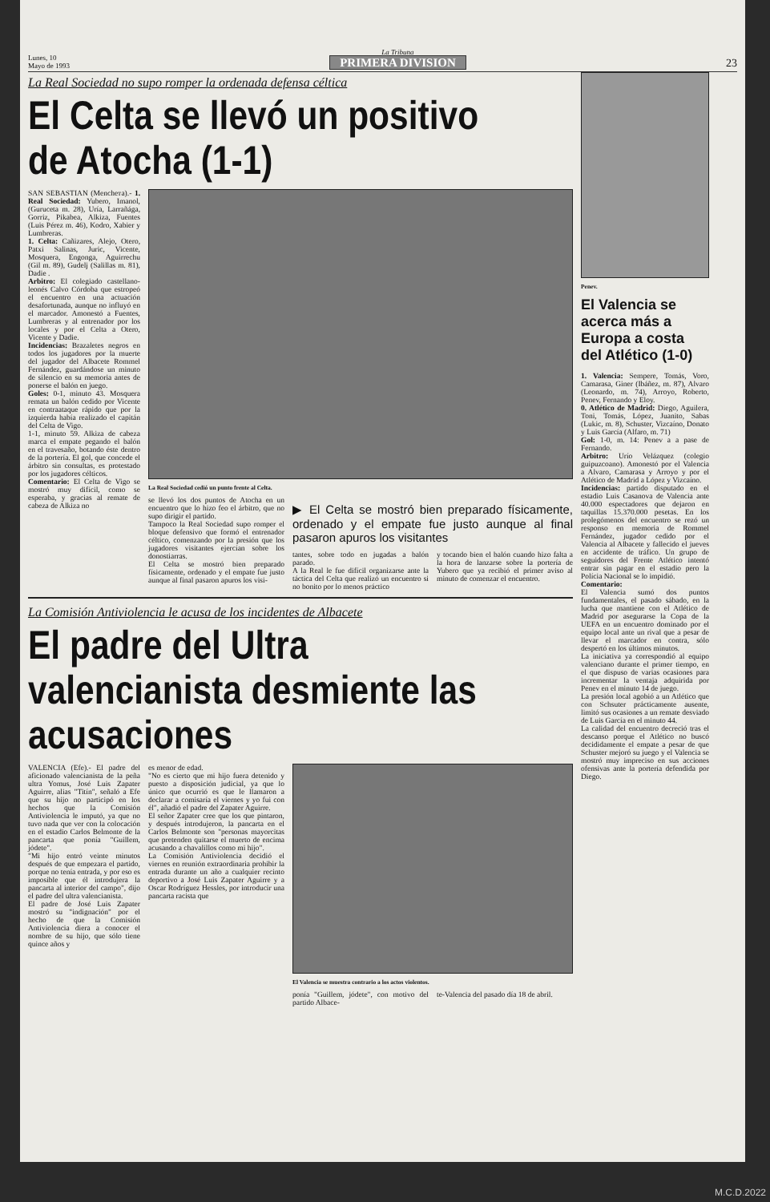Lunes, 10
Mayo de 1993 La Tribuna
PRIMERA DIVISION 23
La Real Sociedad no supo romper la ordenada defensa céltica
El Celta se llevó un positivo de Atocha (1-1)
SAN SEBASTIAN (Menchета).- 1. Real Sociedad: Yubero, Imanol, (Guruceta m. 28), Uría, Larrañága, Gorriz, Pikabea, Alkiza, Fuentes (Luis Pérez m. 46), Kodro, Xabier y Lumbreras.
1. Celta: Cañizares, Alejo, Otero, Patxi Salinas, Juric, Vicente, Mosquera, Engonga, Aguirrechu (Gil m. 89), Gudelj (Salillas m. 81), Dadie .
Arbitro: El colegiado castellano-leonés Calvo Córdoba que estropeó el encuentro en una actuación desafortunada, aunque no influyó en el marcador. Amonestó a Fuentes, Lumbreras y al entrenador por los locales y por el Celta a Otero, Vicente y Dadie.
Incidencias: Brazaletes negros en todos los jugadores por la muerte del jugador del Albacete Rommel Fernández, guardándose un minuto de silencio en su memoria antes de ponerse el balón en juego.
Goles: 0-1, minuto 43. Mosquera remata un balón cedido por Vicente en contraataque rápido que por la izquierda había realizado el capitán del Celta de Vigo.
1-1, minuto 59. Alkiza de cabeza marca el empate pegando el balón en el travesaño, botando éste dentro de la portería. El gol, que concede el árbitro sin consultas, es protestado por los jugadores célticos.
Comentario: El Celta de Vigo se mostró muy difícil, como se esperaba, y gracias al remate de cabeza de Alkiza no
La Real Sociedad cedió un punto frente al Celta.
se llevó los dos puntos de Atocha en un encuentro que lo hizo feo el árbitro, que no supo dirigir el partido.
Tampoco la Real Sociedad supo romper el bloque defensivo que formó el entrenador céltico, comenzando por la presión que los jugadores visitantes ejercían sobre los donostiarras.
El Celta se mostró bien preparado físicamente, ordenado y el empate fue justo aunque al final pasaron apuros los visi-
▶ El Celta se mostró bien preparado físicamente, ordenado y el empate fue justo aunque al final pasaron apuros los visitantes
tantes, sobre todo en jugadas a balón parado.
A la Real le fue difícil organizarse ante la táctica del Celta que realizó un encuentro si no bonito por lo menos práctico
y tocando bien el balón cuando hizo falta a la hora de lanzarse sobre la portería de Yubero que ya recibió el primer aviso al minuto de comenzar el encuentro.
La Comisión Antiviolencia le acusa de los incidentes de Albacete
El padre del Ultra valencianista desmiente las acusaciones
VALENCIA (Efe).- El padre del aficionado valencianista de la peña ultra Yomus, José Luis Zapater Aguirre, alias "Titín", señaló a Efe que su hijo no participó en los hechos que la Comisión Antiviolencia le imputó, ya que no tuvo nada que ver con la colocación en el estadio Carlos Belmonte de la pancarta que ponía "Guillem, jódete".
"Mi hijo entró veinte minutos después de que empezara el partido, porque no tenía entrada, y por eso es imposible que él introdujera la pancarta al interior del campo", dijo el padre del ultra valencianista.
El padre de José Luis Zapater mostró su "indignación" por el hecho de que la Comisión Antiviolencia diera a conocer el nombre de su hijo, que sólo tiene quince años y
es menor de edad.
"No es cierto que mi hijo fuera detenido y puesto a disposición judicial, ya que lo único que ocurrió es que le llamaron a declarar a comisaría el viernes y yo fui con él", añadió el padre del Zapater Aguirre.
El señor Zapater cree que los que pintaron, y después introdujeron, la pancarta en el Carlos Belmonte son "personas mayorcitas que pretenden quitarse el muerto de encima acusando a chavalillos como mi hijo".
La Comisión Antiviolencia decidió el viernes en reunión extraordinaria prohibir la entrada durante un año a cualquier recinto deportivo a José Luis Zapater Aguirre y a Oscar Rodríguez Hessles, por introducir una pancarta racista que
El Valencia se muestra contrario a los actos violentos.
ponía "Guillem, jódete", con motivo del partido Albace-
te-Valencia del pasado día 18 de abril.
Penev.
El Valencia se acerca más a Europa a costa del Atlético (1-0)
1. Valencia: Sempere, Tomás, Voro, Camarasa, Giner (Ibáñez, m. 87), Alvaro (Leonardo, m. 74), Arroyo, Roberto, Penev, Fernando y Eloy.
0. Atlético de Madrid: Diego, Aguilera, Toni, Tomás, López, Juanito, Sabas (Lukic, m. 8), Schuster, Vizcaíno, Donato y Luis García (Alfaro, m. 71)
Gol: 1-0, m. 14: Penev a a pase de Fernando.
Arbitro: Urío Velázquez (colegio guipuzcoano). Amonestó por el Valencia a Alvaro, Camarasa y Arroyo y por el Atlético de Madrid a López y Vizcaíno.
Incidencias: partido disputado en el estadio Luis Casanova de Valencia ante 40.000 espectadores que dejaron en taquillas 15.370.000 pesetas. En los prolegómenos del encuentro se rezó un responso en memoria de Rommel Fernández, jugador cedido por el Valencia al Albacete y fallecido el jueves en accidente de tráfico. Un grupo de seguidores del Frente Atlético intentó entrar sin pagar en el estadio pero la Polícia Nacional se lo impidió.
Comentario:
El Valencia sumó dos puntos fundamentales, el pasado sábado, en la lucha que mantiene con el Atlético de Madrid por asegurarse la Copa de la UEFA en un encuentro dominado por el equipo local ante un rival que a pesar de llevar el marcador en contra, sólo despertó en los últimos minutos.
La iniciativa ya correspondió al equipo valenciano durante el primer tiempo, en el que dispuso de varias ocasiones para incrementar la ventaja adquirida por Penev en el minuto 14 de juego.
La presión local agobió a un Atlético que con Schsuter prácticamente ausente, limitó sus ocasiones a un remate desviado de Luis García en el minuto 44.
La calidad del encuentro decreció tras el descanso porque el Atlético no buscó decididamente el empate a pesar de que Schuster mejoró su juego y el Valencia se mostró muy impreciso en sus acciones ofensivas ante la portería defendida por Diego.
M.C.D.2022